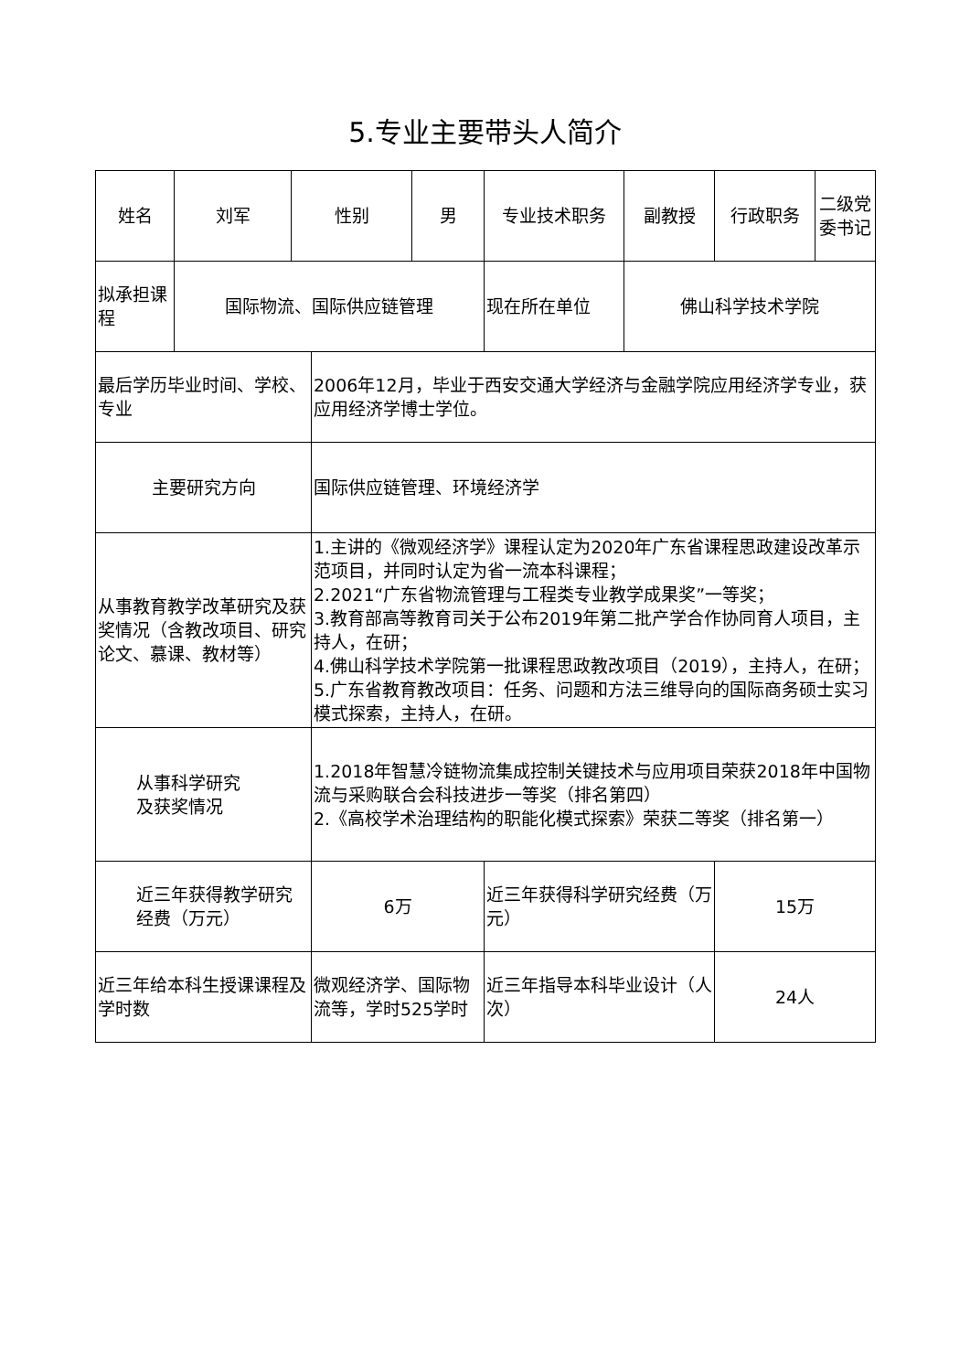5.专业主要带头人简介
| 姓名 | 刘军 | 性别 | | 男 | 专业技术职务 | 副教授 | 行政职务 | 二级党委书记 |
| 拟承担课程 | 国际物流、国际供应链管理 | | | | 现在所在单位 | 佛山科学技术学院 | | |
| 最后学历毕业时间、学校、专业 | | | 2006年12月，毕业于西安交通大学经济与金融学院应用经济学专业，获应用经济学博士学位。 | | | | | |
| 主要研究方向 | | | 国际供应链管理、环境经济学 | | | | | |
| 从事教育教学改革研究及获奖情况（含教改项目、研究论文、慕课、教材等） | | | 1.主讲的《微观经济学》课程认定为2020年广东省课程思政建设改革示范项目，并同时认定为省一流本科课程； 2.2021“广东省物流管理与工程类专业教学成果奖”一等奖； 3.教育部高等教育司关于公布2019年第二批产学合作协同育人项目，主持人，在研； 4.佛山科学技术学院第一批课程思政教改项目（2019），主持人，在研；5.广东省教育教改项目：任务、问题和方法三维导向的国际商务硕士实习模式探索，主持人，在研。 | | | | | |
| 从事科学研究 及获奖情况 | | | 1.2018年智慧冷链物流集成控制关键技术与应用项目荣获2018年中国物流与采购联合会科技进步一等奖（排名第四） 2.《高校学术治理结构的职能化模式探索》荣获二等奖（排名第一） | | | | | |
| 近三年获得教学研究经费（万元） | | | 6万 | | 近三年获得科学研究经费（万元） | | 15万 | |
| 近三年给本科生授课课程及学时数 | | | 微观经济学、国际物流等，学时525学时 | | 近三年指导本科毕业设计（人次） | | 24人 | |